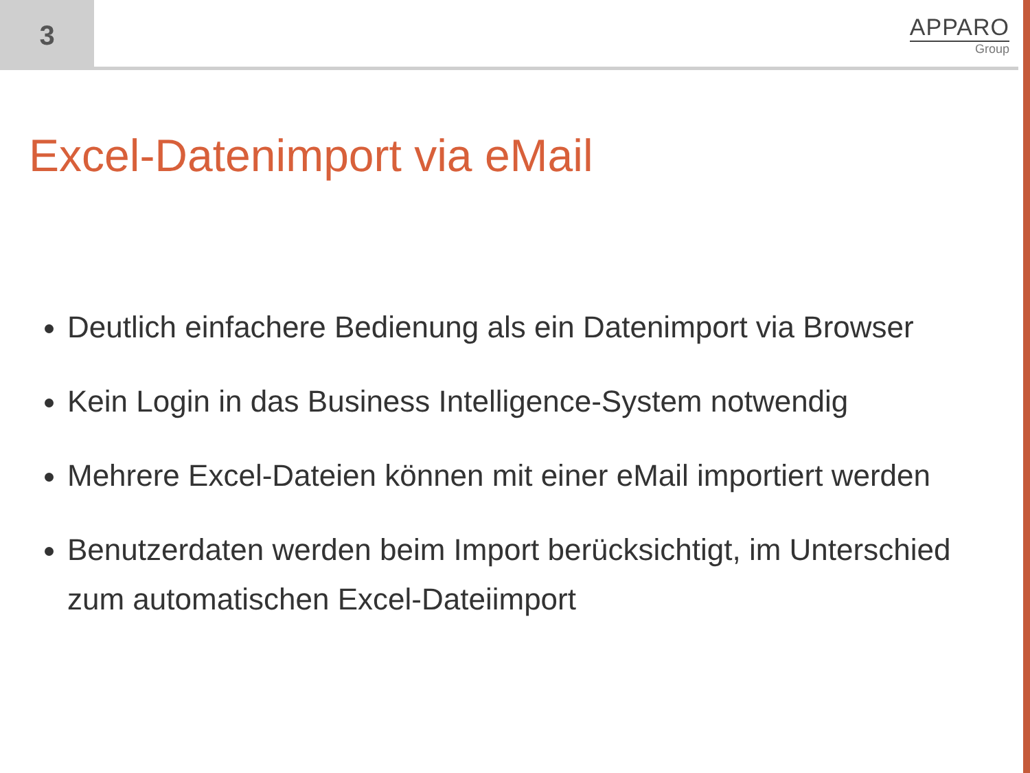3
APPARO
Group
Excel-Datenimport via eMail
Deutlich einfachere Bedienung als ein Datenimport via Browser
Kein Login in das Business Intelligence-System notwendig
Mehrere Excel-Dateien können mit einer eMail importiert werden
Benutzerdaten werden beim Import berücksichtigt, im Unterschied zum automatischen Excel-Dateiimport